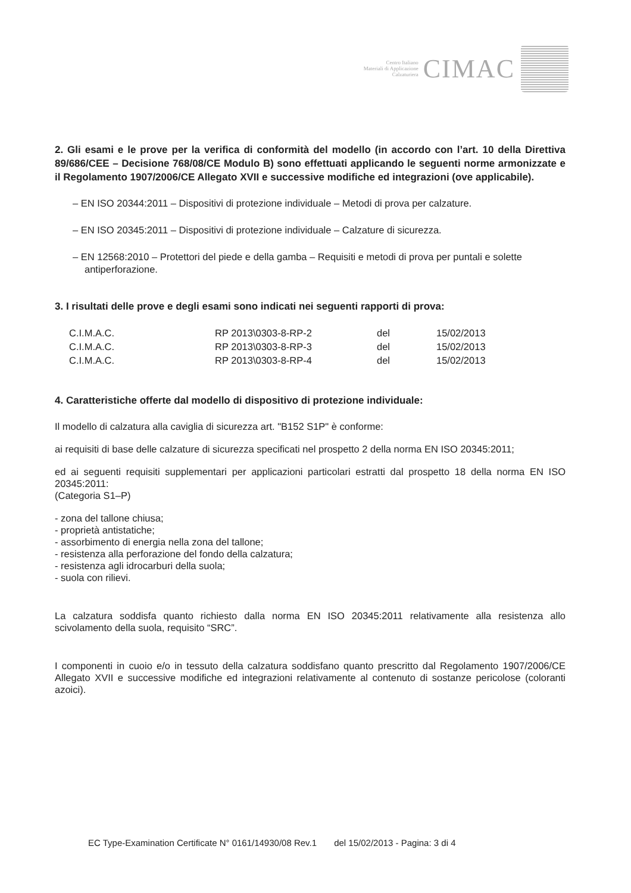Centro Italiano
Materiali di Applicazione
Calzaturiera
CIMAC
2. Gli esami e le prove per la verifica di conformità del modello (in accordo con l’art. 10 della Direttiva 89/686/CEE – Decisione 768/08/CE Modulo B) sono effettuati applicando le seguenti norme armonizzate e il Regolamento 1907/2006/CE Allegato XVII e successive modifiche ed integrazioni (ove applicabile).
– EN ISO 20344:2011 – Dispositivi di protezione individuale – Metodi di prova per calzature.
– EN ISO 20345:2011 – Dispositivi di protezione individuale – Calzature di sicurezza.
– EN 12568:2010 – Protettori del piede e della gamba – Requisiti e metodi di prova per puntali e solette antiperforazione.
3. I risultati delle prove e degli esami sono indicati nei seguenti rapporti di prova:
| C.I.M.A.C. | RP 2013\0303-8-RP-2 | del | 15/02/2013 |
| C.I.M.A.C. | RP 2013\0303-8-RP-3 | del | 15/02/2013 |
| C.I.M.A.C. | RP 2013\0303-8-RP-4 | del | 15/02/2013 |
4. Caratteristiche offerte dal modello di dispositivo di protezione individuale:
Il modello di calzatura alla caviglia di sicurezza art. "B152 S1P" è conforme:
ai requisiti di base delle calzature di sicurezza specificati nel prospetto 2 della norma EN ISO 20345:2011;
ed ai seguenti requisiti supplementari per applicazioni particolari estratti dal prospetto 18 della norma EN ISO 20345:2011:
(Categoria S1–P)
- zona del tallone chiusa;
- proprietà antistatiche;
- assorbimento di energia nella zona del tallone;
- resistenza alla perforazione del fondo della calzatura;
- resistenza agli idrocarburi della suola;
- suola con rilievi.
La calzatura soddisfa quanto richiesto dalla norma EN ISO 20345:2011 relativamente alla resistenza allo scivolamento della suola, requisito “SRC”.
I componenti in cuoio e/o in tessuto della calzatura soddisfano quanto prescritto dal Regolamento 1907/2006/CE Allegato XVII e successive modifiche ed integrazioni relativamente al contenuto di sostanze pericolose (coloranti azoici).
EC Type-Examination Certificate N° 0161/14930/08 Rev.1 del 15/02/2013 - Pagina: 3 di 4